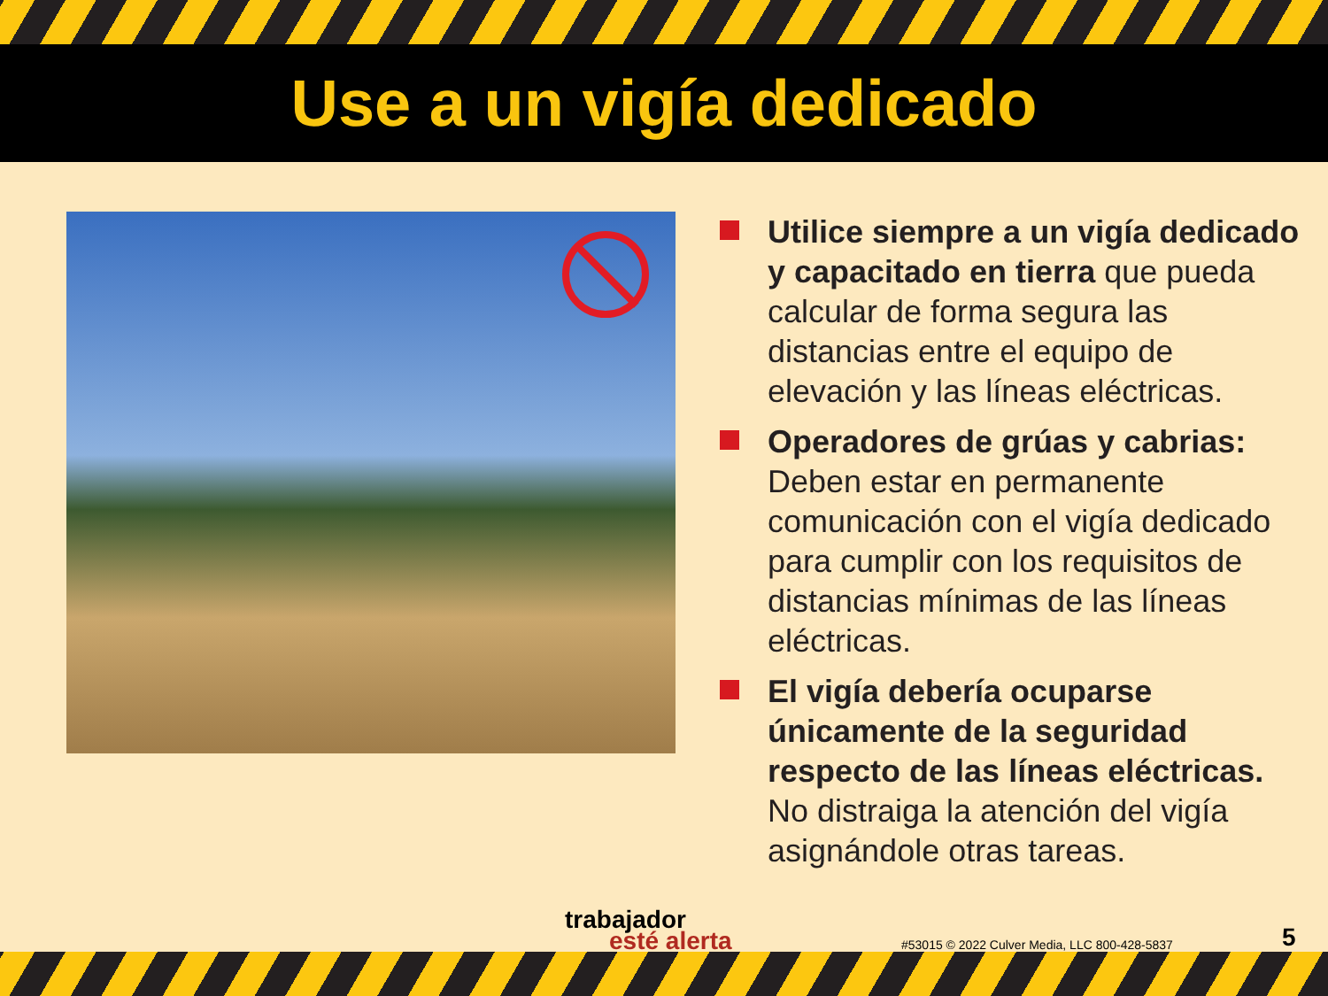Use a un vigía dedicado
Utilice siempre a un vigía dedicado y capacitado en tierra que pueda calcular de forma segura las distancias entre el equipo de elevación y las líneas eléctricas.
Operadores de grúas y cabrias: Deben estar en permanente comunicación con el vigía dedicado para cumplir con los requisitos de distancias mínimas de las líneas eléctricas.
El vigía debería ocuparse únicamente de la seguridad respecto de las líneas eléctricas. No distraiga la atención del vigía asignándole otras tareas.
trabajador
esté alerta
#53015 © 2022 Culver Media, LLC 800-428-5837
5